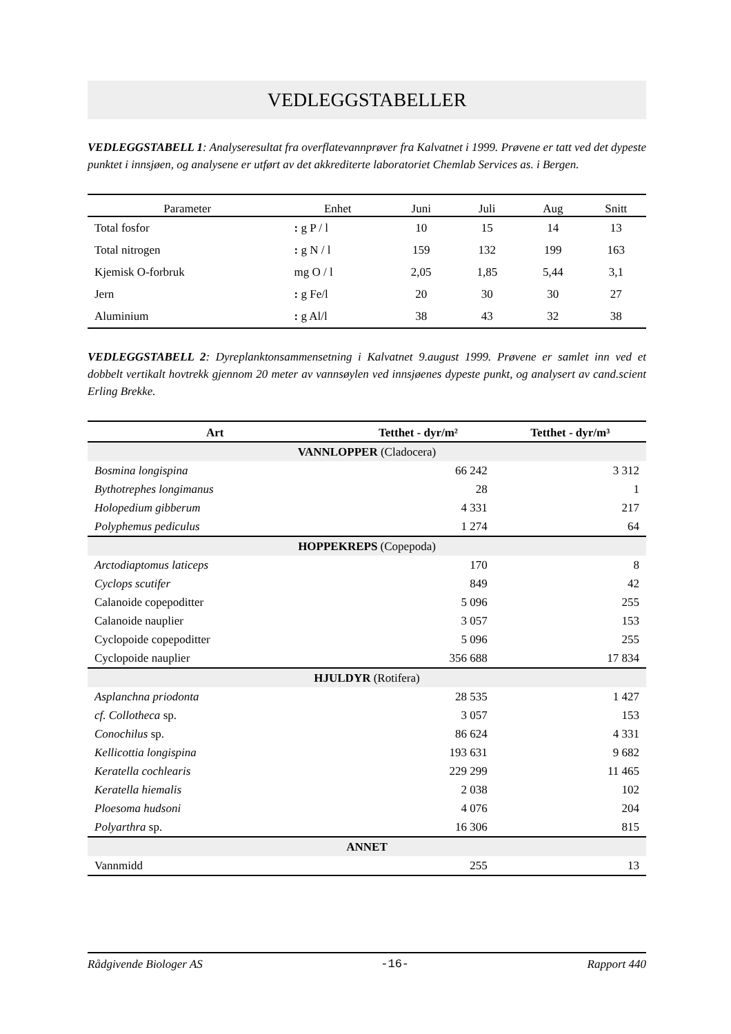VEDLEGGSTABELLER
VEDLEGGSTABELL 1: Analyseresultat fra overflatevannprøver fra Kalvatnet i 1999. Prøvene er tatt ved det dypeste punktet i innsjøen, og analysene er utført av det akkrediterte laboratoriet Chemlab Services as. i Bergen.
| Parameter | Enhet | Juni | Juli | Aug | Snitt |
| --- | --- | --- | --- | --- | --- |
| Total fosfor | : g P / l | 10 | 15 | 14 | 13 |
| Total nitrogen | : g N / l | 159 | 132 | 199 | 163 |
| Kjemisk O-forbruk | mg O / l | 2,05 | 1,85 | 5,44 | 3,1 |
| Jern | : g Fe/l | 20 | 30 | 30 | 27 |
| Aluminium | : g Al/l | 38 | 43 | 32 | 38 |
VEDLEGGSTABELL 2: Dyreplanktonsammensetning i Kalvatnet 9.august 1999. Prøvene er samlet inn ved et dobbelt vertikalt hovtrekk gjennom 20 meter av vannsøylen ved innsjøenes dypeste punkt, og analysert av cand.scient Erling Brekke.
| Art | Tetthet - dyr/m² | Tetthet - dyr/m³ |
| --- | --- | --- |
| VANNLOPPER (Cladocera) | | |
| Bosmina longispina | 66 242 | 3 312 |
| Bythotrephes longimanus | 28 | 1 |
| Holopedium gibberum | 4 331 | 217 |
| Polyphemus pediculus | 1 274 | 64 |
| HOPPEKREPS (Copepoda) | | |
| Arctodiaptomus laticeps | 170 | 8 |
| Cyclops scutifer | 849 | 42 |
| Calanoide copepoditter | 5 096 | 255 |
| Calanoide nauplier | 3 057 | 153 |
| Cyclopoide copepoditter | 5 096 | 255 |
| Cyclopoide nauplier | 356 688 | 17 834 |
| HJULDYR (Rotifera) | | |
| Asplanchna priodonta | 28 535 | 1 427 |
| cf. Collotheca sp. | 3 057 | 153 |
| Conochilus sp. | 86 624 | 4 331 |
| Kellicottia longispina | 193 631 | 9 682 |
| Keratella cochlearis | 229 299 | 11 465 |
| Keratella hiemalis | 2 038 | 102 |
| Ploesoma hudsoni | 4 076 | 204 |
| Polyarthra sp. | 16 306 | 815 |
| ANNET | | |
| Vannmidd | 255 | 13 |
Rådgivende Biologer AS -16- Rapport 440